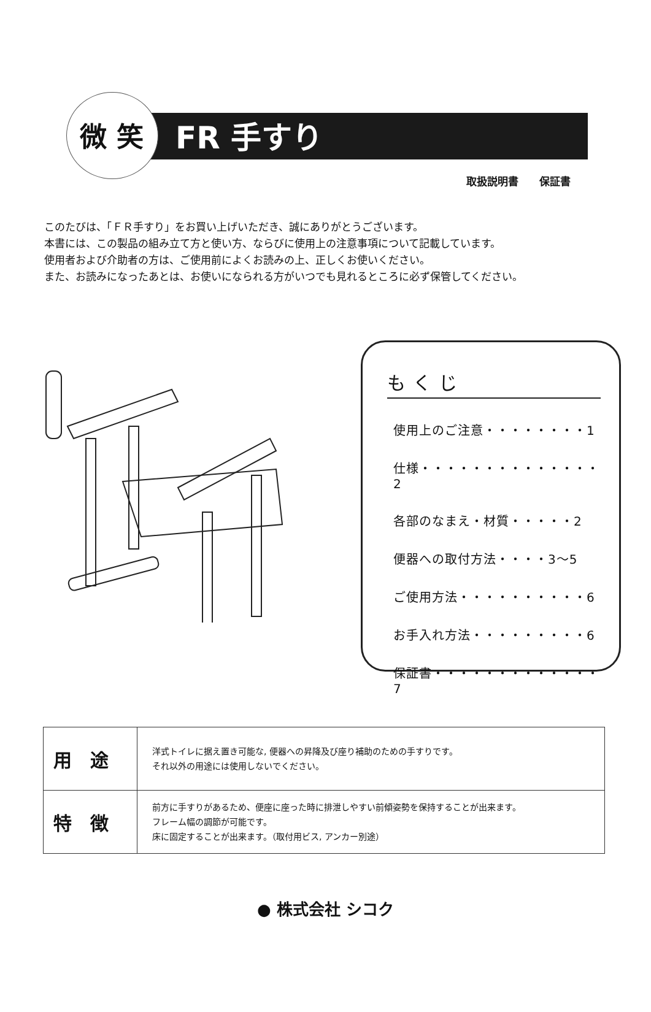微 笑 FR 手すり
取扱説明書　　保証書
このたびは、「ＦＲ手すり」をお買い上げいただき、誠にありがとうございます。
本書には、この製品の組み立て方と使い方、ならびに使用上の注意事項について記載しています。
使用者および介助者の方は、ご使用前によくお読みの上、正しくお使いください。
また、お読みになったあとは、お使いになられる方がいつでも見れるところに必ず保管してください。
もくじ
使用上のご注意・・・・・・・・1
仕様・・・・・・・・・・・・・・2
各部のなまえ・材質・・・・・2
便器への取付方法・・・・3～5
ご使用方法・・・・・・・・・・6
お手入れ方法・・・・・・・・・6
保証書・・・・・・・・・・・・・7
| 用途 | 洋式トイレに据え置き可能な, 便器への昇降及び座り補助のための手すりです。 それ以外の用途には使用しないでください。 |
| 特徴 | 前方に手すりがあるため、便座に座った時に排泄しやすい前傾姿勢を保持することが出来ます。 フレーム幅の調節が可能です。 床に固定することが出来ます。（取付用ビス, アンカー別途） |
● 株式会社 シコク